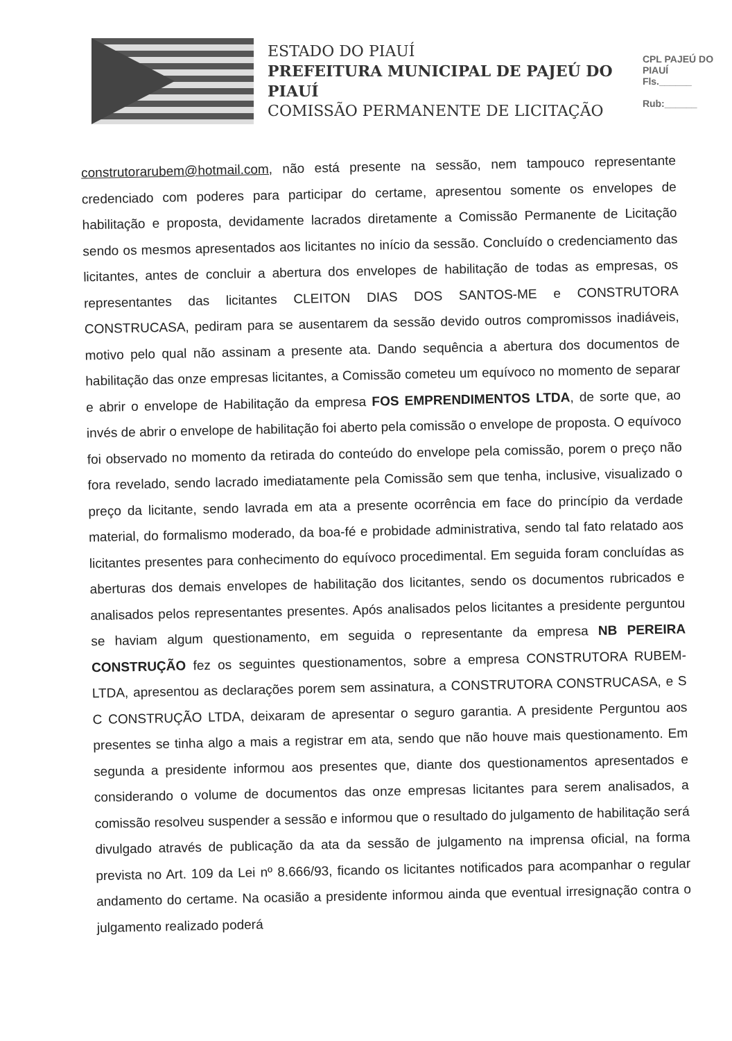ESTADO DO PIAUÍ
PREFEITURA MUNICIPAL DE PAJEÚ DO PIAUÍ
COMISSÃO PERMANENTE DE LICITAÇÃO
CPL PAJEÚ DO PIAUÍ
Fls.______
Rub:______
construtorarubem@hotmail.com, não está presente na sessão, nem tampouco representante credenciado com poderes para participar do certame, apresentou somente os envelopes de habilitação e proposta, devidamente lacrados diretamente a Comissão Permanente de Licitação sendo os mesmos apresentados aos licitantes no início da sessão. Concluído o credenciamento das licitantes, antes de concluir a abertura dos envelopes de habilitação de todas as empresas, os representantes das licitantes CLEITON DIAS DOS SANTOS-ME e CONSTRUTORA CONSTRUCASA, pediram para se ausentarem da sessão devido outros compromissos inadiáveis, motivo pelo qual não assinam a presente ata. Dando sequência a abertura dos documentos de habilitação das onze empresas licitantes, a Comissão cometeu um equívoco no momento de separar e abrir o envelope de Habilitação da empresa FOS EMPRENDIMENTOS LTDA, de sorte que, ao invés de abrir o envelope de habilitação foi aberto pela comissão o envelope de proposta. O equívoco foi observado no momento da retirada do conteúdo do envelope pela comissão, porem o preço não fora revelado, sendo lacrado imediatamente pela Comissão sem que tenha, inclusive, visualizado o preço da licitante, sendo lavrada em ata a presente ocorrência em face do princípio da verdade material, do formalismo moderado, da boa-fé e probidade administrativa, sendo tal fato relatado aos licitantes presentes para conhecimento do equívoco procedimental. Em seguida foram concluídas as aberturas dos demais envelopes de habilitação dos licitantes, sendo os documentos rubricados e analisados pelos representantes presentes. Após analisados pelos licitantes a presidente perguntou se haviam algum questionamento, em seguida o representante da empresa NB PEREIRA CONSTRUÇÃO fez os seguintes questionamentos, sobre a empresa CONSTRUTORA RUBEM-LTDA, apresentou as declarações porem sem assinatura, a CONSTRUTORA CONSTRUCASA, e S C CONSTRUÇÃO LTDA, deixaram de apresentar o seguro garantia. A presidente Perguntou aos presentes se tinha algo a mais a registrar em ata, sendo que não houve mais questionamento. Em segunda a presidente informou aos presentes que, diante dos questionamentos apresentados e considerando o volume de documentos das onze empresas licitantes para serem analisados, a comissão resolveu suspender a sessão e informou que o resultado do julgamento de habilitação será divulgado através de publicação da ata da sessão de julgamento na imprensa oficial, na forma prevista no Art. 109 da Lei nº 8.666/93, ficando os licitantes notificados para acompanhar o regular andamento do certame. Na ocasião a presidente informou ainda que eventual irresignação contra o julgamento realizado poderá